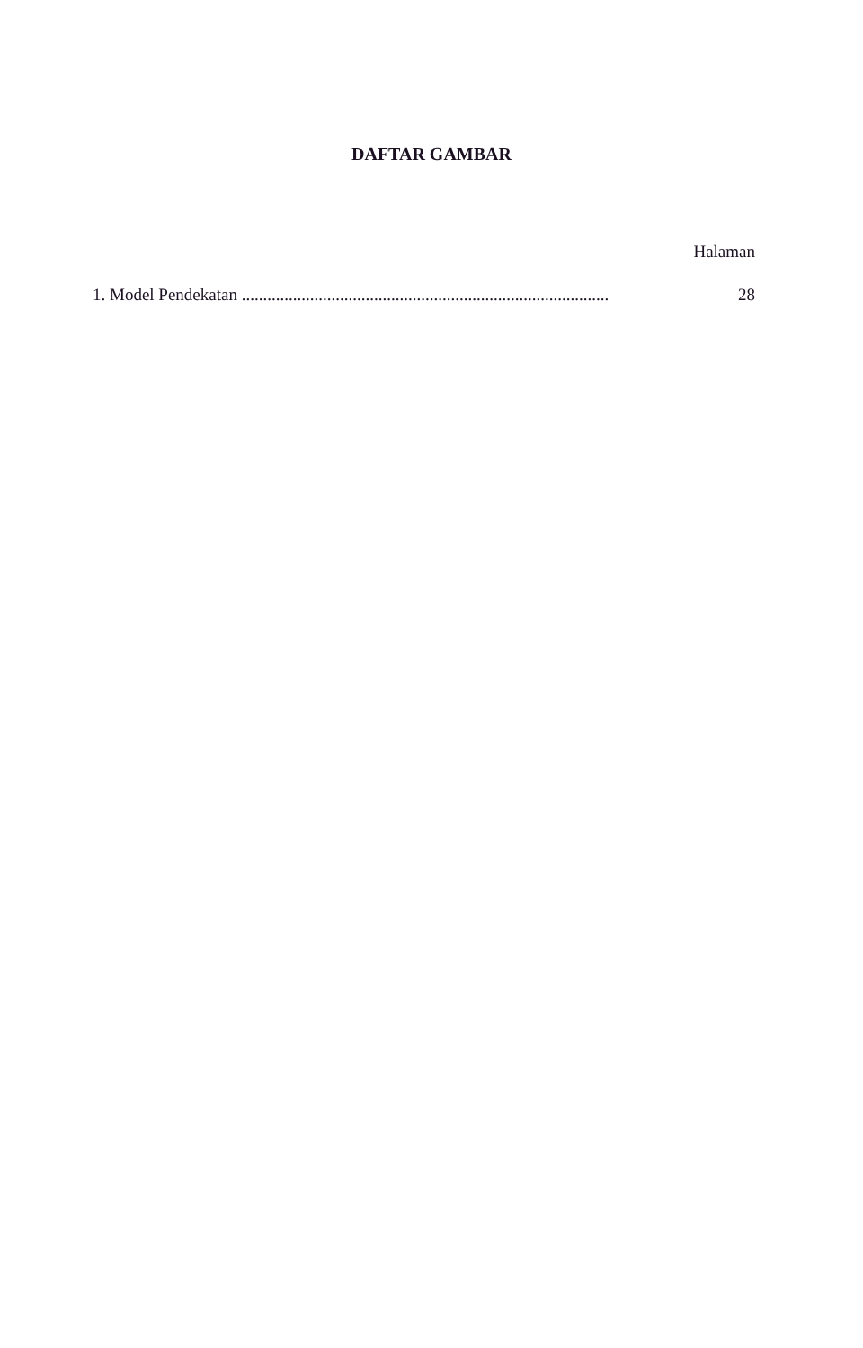DAFTAR GAMBAR
Halaman
1. Model Pendekatan ...................................................................................... 28